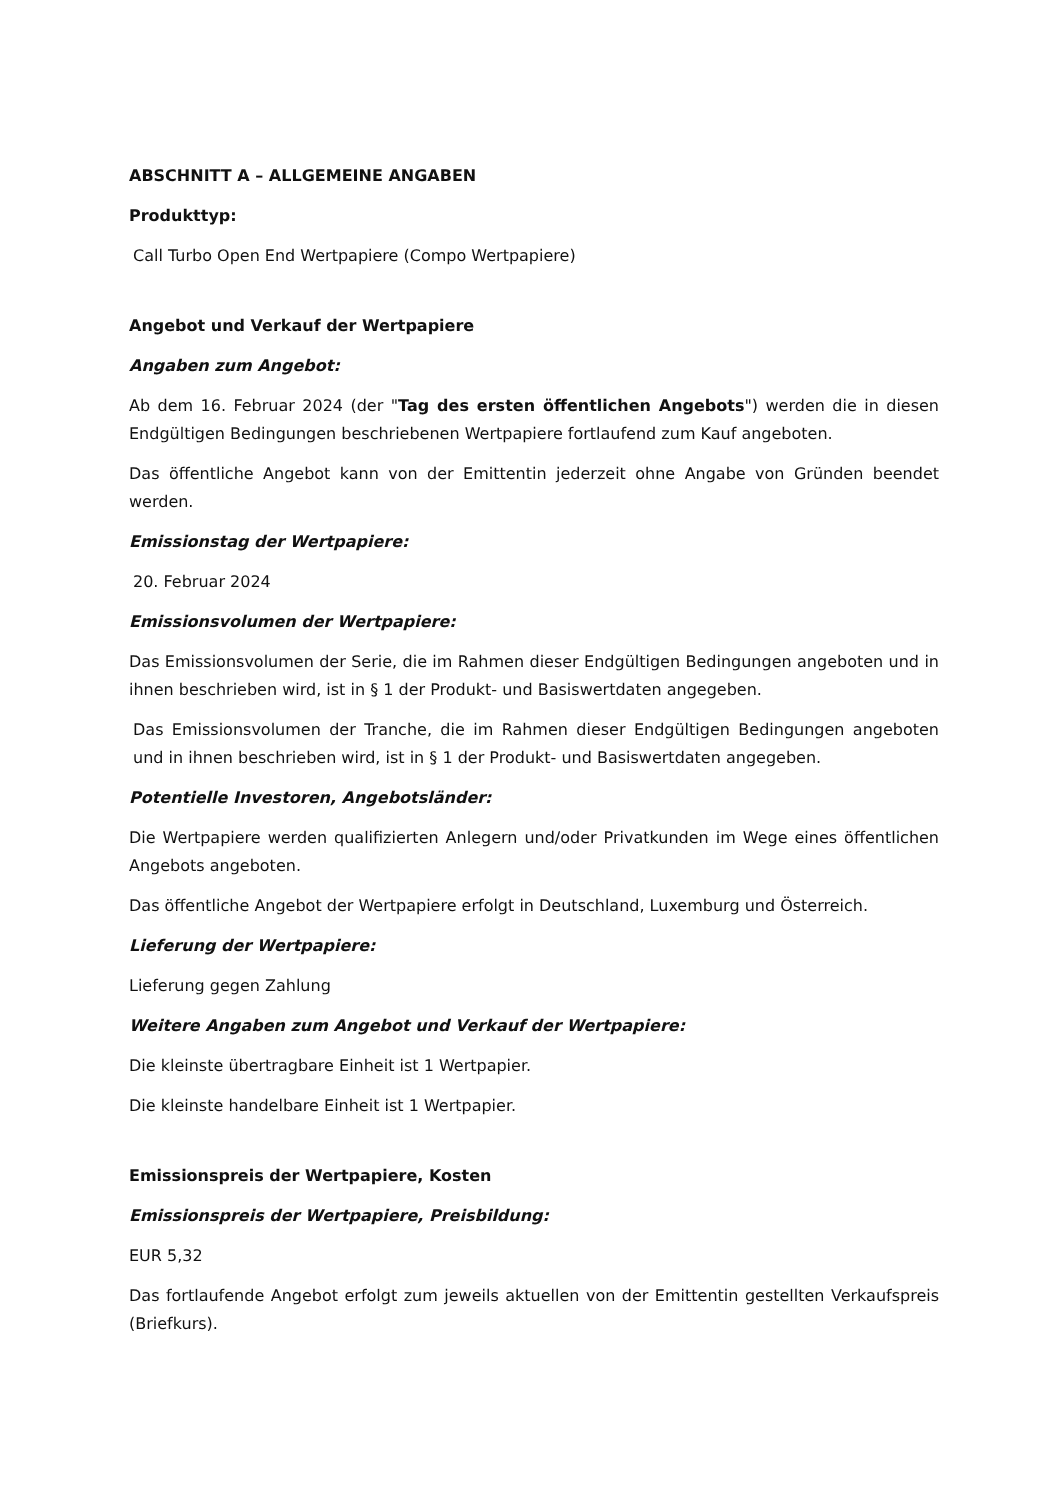ABSCHNITT A – ALLGEMEINE ANGABEN
Produkttyp:
Call Turbo Open End Wertpapiere (Compo Wertpapiere)
Angebot und Verkauf der Wertpapiere
Angaben zum Angebot:
Ab dem 16. Februar 2024 (der "Tag des ersten öffentlichen Angebots") werden die in diesen Endgültigen Bedingungen beschriebenen Wertpapiere fortlaufend zum Kauf angeboten.
Das öffentliche Angebot kann von der Emittentin jederzeit ohne Angabe von Gründen beendet werden.
Emissionstag der Wertpapiere:
20. Februar 2024
Emissionsvolumen der Wertpapiere:
Das Emissionsvolumen der Serie, die im Rahmen dieser Endgültigen Bedingungen angeboten und in ihnen beschrieben wird, ist in § 1 der Produkt- und Basiswertdaten angegeben.
Das Emissionsvolumen der Tranche, die im Rahmen dieser Endgültigen Bedingungen angeboten und in ihnen beschrieben wird, ist in § 1 der Produkt- und Basiswertdaten angegeben.
Potentielle Investoren, Angebotsländer:
Die Wertpapiere werden qualifizierten Anlegern und/oder Privatkunden im Wege eines öffentlichen Angebots angeboten.
Das öffentliche Angebot der Wertpapiere erfolgt in Deutschland, Luxemburg und Österreich.
Lieferung der Wertpapiere:
Lieferung gegen Zahlung
Weitere Angaben zum Angebot und Verkauf der Wertpapiere:
Die kleinste übertragbare Einheit ist 1 Wertpapier.
Die kleinste handelbare Einheit ist 1 Wertpapier.
Emissionspreis der Wertpapiere, Kosten
Emissionspreis der Wertpapiere, Preisbildung:
EUR 5,32
Das fortlaufende Angebot erfolgt zum jeweils aktuellen von der Emittentin gestellten Verkaufspreis (Briefkurs).